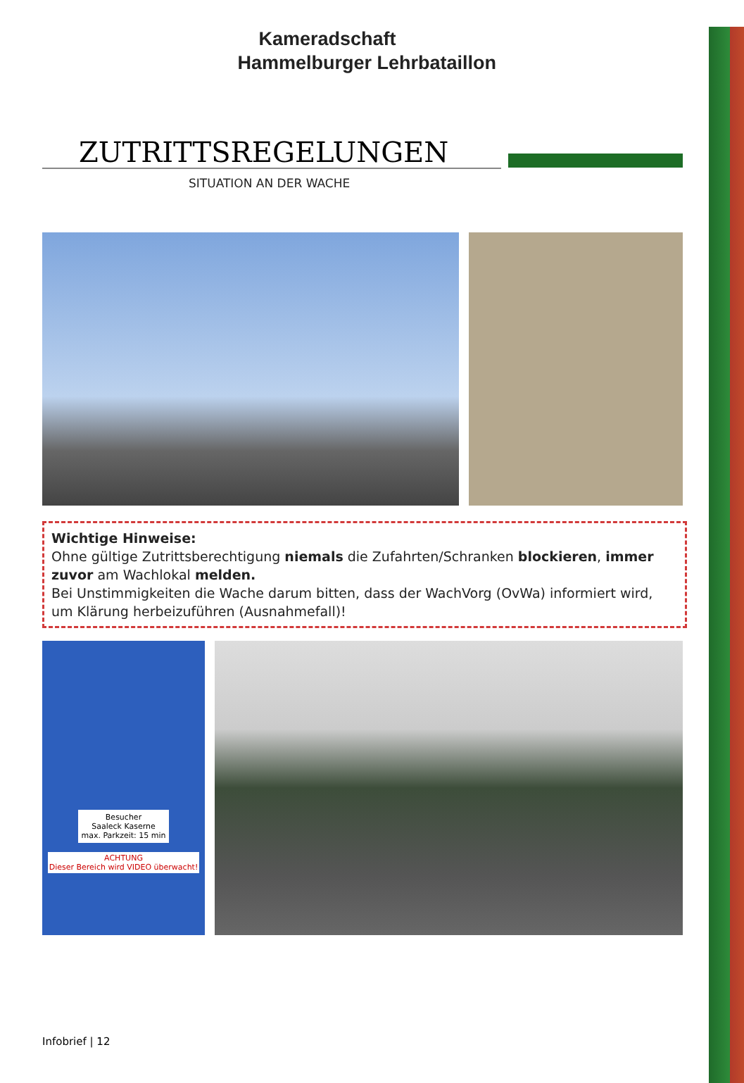Kameradschaft
Hammelburger Lehrbataillon
ZUTRITTSREGELUNGEN
SITUATION AN DER WACHE
Wichtige Hinweise:
Ohne gültige Zutrittsberechtigung niemals die Zufahrten/Schranken blockieren, immer zuvor am Wachlokal melden.
Bei Unstimmigkeiten die Wache darum bitten, dass der WachVorg (OvWa) informiert wird, um Klärung herbeizuführen (Ausnahmefall)!
Besucher
Saaleck Kaserne
max. Parkzeit: 15 min
ACHTUNG
Dieser Bereich wird VIDEO überwacht!
Infobrief | 12